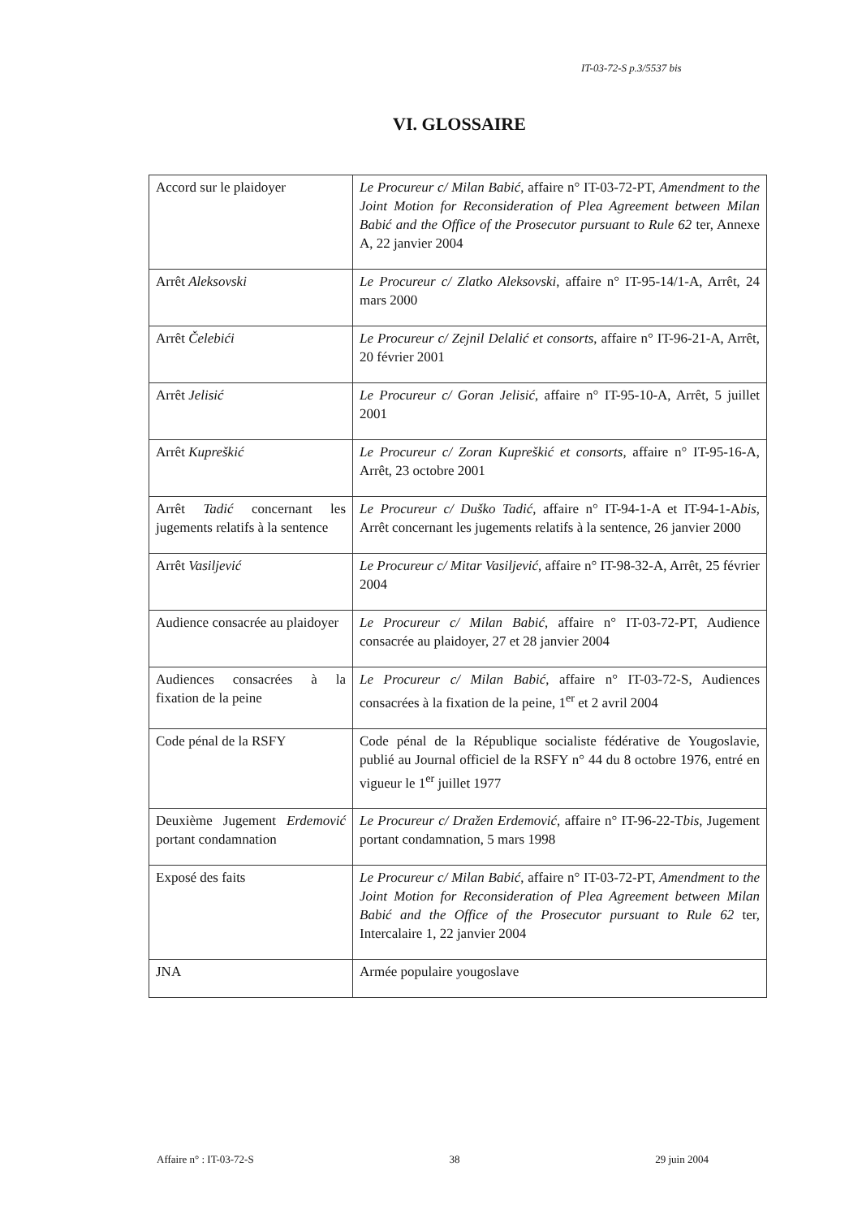IT-03-72-S p.3/5537 bis
VI. GLOSSAIRE
| Accord sur le plaidoyer | Le Procureur c/ Milan Babić , affaire n° IT-03-72-PT, Amendment to the Joint Motion for Reconsideration of Plea Agreement between Milan Babić and the Office of the Prosecutor pursuant to Rule 62 ter, Annexe A, 22 janvier 2004 |
| Arrêt Aleksovski | Le Procureur c/ Zlatko Aleksovski , affaire n° IT-95-14/1-A, Arrêt, 24 mars 2000 |
| Arrêt Čelebići | Le Procureur c/ Zejnil Delalić et consorts , affaire n° IT-96-21-A, Arrêt, 20 février 2001 |
| Arrêt Jelisić | Le Procureur c/ Goran Jelisić , affaire n° IT-95-10-A, Arrêt, 5 juillet 2001 |
| Arrêt Kupreškić | Le Procureur c/ Zoran Kupreškić et consorts , affaire n° IT-95-16-A, Arrêt, 23 octobre 2001 |
| Arrêt Tadić concernant les jugements relatifs à la sentence | Le Procureur c/ Duško Tadić , affaire n° IT-94-1-A et IT-94-1-A bis , Arrêt concernant les jugements relatifs à la sentence, 26 janvier 2000 |
| Arrêt Vasiljević | Le Procureur c/ Mitar Vasiljević , affaire n° IT-98-32-A, Arrêt, 25 février 2004 |
| Audience consacrée au plaidoyer | Le Procureur c/ Milan Babić , affaire n° IT-03-72-PT, Audience consacrée au plaidoyer, 27 et 28 janvier 2004 |
| Audiences consacrées à la fixation de la peine | Le Procureur c/ Milan Babić , affaire n° IT-03-72-S, Audiences consacrées à la fixation de la peine, 1<sup>er</sup> et 2 avril 2004 |
| Code pénal de la RSFY | Code pénal de la République socialiste fédérative de Yougoslavie, publié au Journal officiel de la RSFY n° 44 du 8 octobre 1976, entré en vigueur le 1<sup>er</sup> juillet 1977 |
| Deuxième Jugement Erdemović portant condamnation | Le Procureur c/ Dražen Erdemović , affaire n° IT-96-22-T bis , Jugement portant condamnation, 5 mars 1998 |
| Exposé des faits | Le Procureur c/ Milan Babić , affaire n° IT-03-72-PT, Amendment to the Joint Motion for Reconsideration of Plea Agreement between Milan Babić and the Office of the Prosecutor pursuant to Rule 62 ter, Intercalaire 1, 22 janvier 2004 |
| JNA | Armée populaire yougoslave |
Affaire n° : IT-03-72-S 38 29 juin 2004